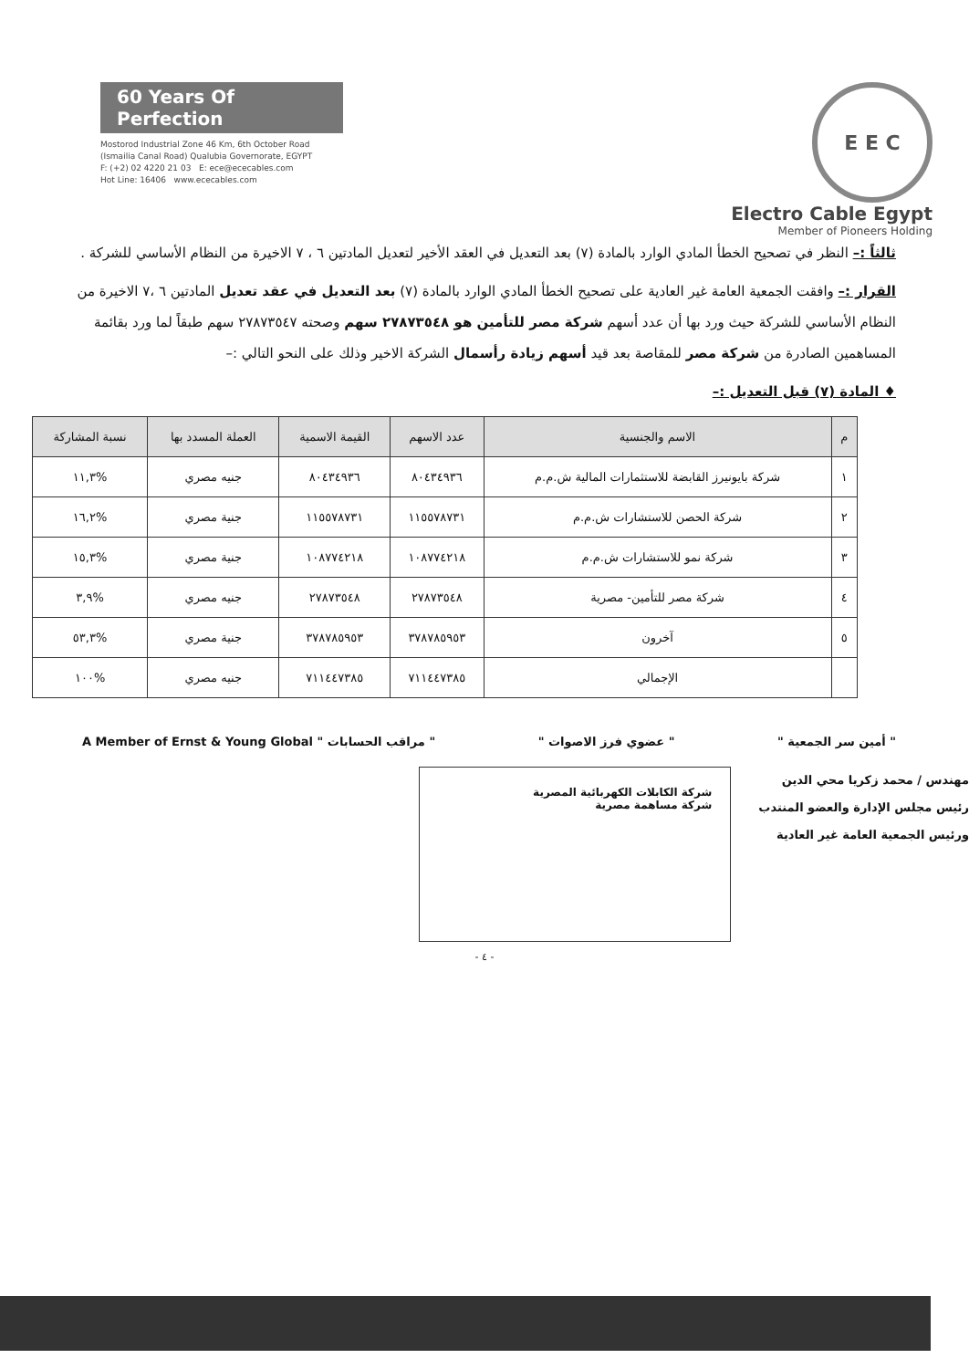60 Years Of Perfection
Mostorod Industrial Zone 46 Km, 6th October Road
(Ismailia Canal Road) Qualubia Governorate, EGYPT
F: (+2) 02 4220 21 03 E: ece@ececables.com
Hot Line: 16406 www.ececables.com
E E C
Electro Cable Egypt
Member of Pioneers Holding
ثالثاً :– النظر في تصحيح الخطأ المادي الوارد بالمادة (٧) بعد التعديل في العقد الأخير لتعديل المادتين ٦ ، ٧ الاخيرة من النظام الأساسي للشركة .
القرار :– وافقت الجمعية العامة غير العادية على تصحيح الخطأ المادي الوارد بالمادة (٧) بعد التعديل في عقد تعديل المادتين ٦ ،٧ الاخيرة من النظام الأساسي للشركة حيث ورد بها أن عدد أسهم شركة مصر للتأمين هو ٢٧٨٧٣٥٤٨ سهم وصحته ٢٧٨٧٣٥٤٧ سهم طبقاً لما ورد بقائمة المساهمين الصادرة من شركة مصر للمقاصة بعد قيد أسهم زيادة رأسمال الشركة الاخير وذلك على النحو التالي :–
♦ المادة (٧) قبل التعديل :–
| م | الاسم والجنسية | عدد الاسهم | القيمة الاسمية | العملة المسدد بها | نسبة المشاركة |
| --- | --- | --- | --- | --- | --- |
| ١ | شركة بايونيرز القابضة للاستثمارات المالية ش.م.م | ٨٠٤٣٤٩٣٦ | ٨٠٤٣٤٩٣٦ | جنيه مصري | %١١,٣ |
| ٢ | شركة الحصن للاستشارات ش.م.م | ١١٥٥٧٨٧٣١ | ١١٥٥٧٨٧٣١ | جنية مصري | %١٦,٢ |
| ٣ | شركة نمو للاستشارات ش.م.م | ١٠٨٧٧٤٢١٨ | ١٠٨٧٧٤٢١٨ | جنية مصري | %١٥,٣ |
| ٤ | شركة مصر للتأمين- مصرية | ٢٧٨٧٣٥٤٨ | ٢٧٨٧٣٥٤٨ | جنيه مصري | %٣,٩ |
| ٥ | آخرون | ٣٧٨٧٨٥٩٥٣ | ٣٧٨٧٨٥٩٥٣ | جنية مصري | %٥٣,٣ |
| | الإجمالي | ٧١١٤٤٧٣٨٥ | ٧١١٤٤٧٣٨٥ | جنيه مصري | %١٠٠ |
" أمين سر الجمعية " " عضوي فرز الاصوات " " مراقب الحسابات " A Member of Ernst & Young Global
مهندس / محمد زكريا محي الدين
رئيس مجلس الإدارة والعضو المنتدب
ورئيس الجمعية العامة غير العادية
شركة الكابلات الكهربائية المصرية
شركة مساهمة مصرية
- ٤ -